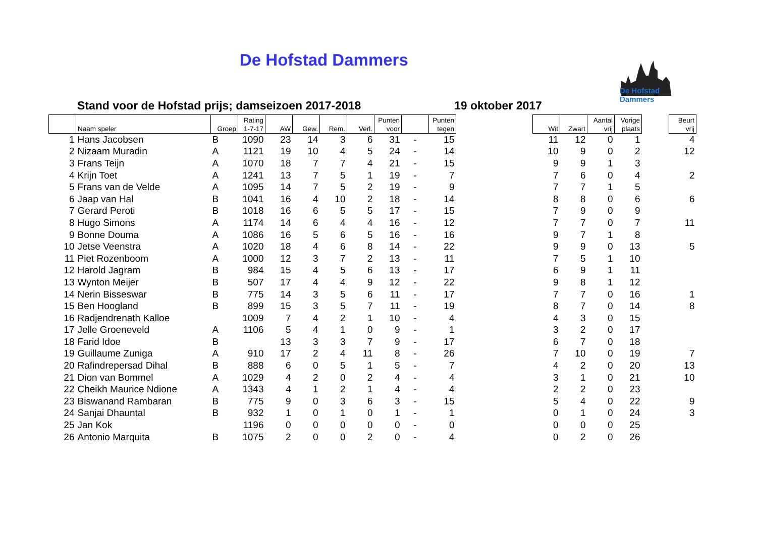De Hofstad Dammers
De Hofstad Dammers
Stand voor de Hofstad prijs; damseizoen 2017-2018
19 oktober 2017
| | Naam speler | Groep | Rating 1-7-17 | AW | Gew. | Rem. | Verl. | Punten voor | | Punten tegen | | Wit | Zwart | Aantal vrij | Vorige plaats | | Beurt vrij |
| --- | --- | --- | --- | --- | --- | --- | --- | --- | --- | --- | --- | --- | --- | --- | --- | --- | --- |
| 1 | Hans Jacobsen | B | 1090 | 23 | 14 | 3 | 6 | 31 | - | 15 | | 11 | 12 | 0 | 1 | | 4 |
| 2 | Nizaam Muradin | A | 1121 | 19 | 10 | 4 | 5 | 24 | - | 14 | | 10 | 9 | 0 | 2 | | 12 |
| 3 | Frans Teijn | A | 1070 | 18 | 7 | 7 | 4 | 21 | - | 15 | | 9 | 9 | 1 | 3 | | |
| 4 | Krijn Toet | A | 1241 | 13 | 7 | 5 | 1 | 19 | - | 7 | | 7 | 6 | 0 | 4 | | 2 |
| 5 | Frans van de Velde | A | 1095 | 14 | 7 | 5 | 2 | 19 | - | 9 | | 7 | 7 | 1 | 5 | | |
| 6 | Jaap van Hal | B | 1041 | 16 | 4 | 10 | 2 | 18 | - | 14 | | 8 | 8 | 0 | 6 | | 6 |
| 7 | Gerard Peroti | B | 1018 | 16 | 6 | 5 | 5 | 17 | - | 15 | | 7 | 9 | 0 | 9 | | |
| 8 | Hugo Simons | A | 1174 | 14 | 6 | 4 | 4 | 16 | - | 12 | | 7 | 7 | 0 | 7 | | 11 |
| 9 | Bonne Douma | A | 1086 | 16 | 5 | 6 | 5 | 16 | - | 16 | | 9 | 7 | 1 | 8 | | |
| 10 | Jetse Veenstra | A | 1020 | 18 | 4 | 6 | 8 | 14 | - | 22 | | 9 | 9 | 0 | 13 | | 5 |
| 11 | Piet Rozenboom | A | 1000 | 12 | 3 | 7 | 2 | 13 | - | 11 | | 7 | 5 | 1 | 10 | | |
| 12 | Harold Jagram | B | 984 | 15 | 4 | 5 | 6 | 13 | - | 17 | | 6 | 9 | 1 | 11 | | |
| 13 | Wynton Meijer | B | 507 | 17 | 4 | 4 | 9 | 12 | - | 22 | | 9 | 8 | 1 | 12 | | |
| 14 | Nerin Bisseswar | B | 775 | 14 | 3 | 5 | 6 | 11 | - | 17 | | 7 | 7 | 0 | 16 | | 1 |
| 15 | Ben Hoogland | B | 899 | 15 | 3 | 5 | 7 | 11 | - | 19 | | 8 | 7 | 0 | 14 | | 8 |
| 16 | Radjendrenath Kalloe | | 1009 | 7 | 4 | 2 | 1 | 10 | - | 4 | | 4 | 3 | 0 | 15 | | |
| 17 | Jelle Groeneveld | A | 1106 | 5 | 4 | 1 | 0 | 9 | - | 1 | | 3 | 2 | 0 | 17 | | |
| 18 | Farid Idoe | B | | 13 | 3 | 3 | 7 | 9 | - | 17 | | 6 | 7 | 0 | 18 | | |
| 19 | Guillaume Zuniga | A | 910 | 17 | 2 | 4 | 11 | 8 | - | 26 | | 7 | 10 | 0 | 19 | | 7 |
| 20 | Rafindrepersad Dihal | B | 888 | 6 | 0 | 5 | 1 | 5 | - | 7 | | 4 | 2 | 0 | 20 | | 13 |
| 21 | Dion van Bommel | A | 1029 | 4 | 2 | 0 | 2 | 4 | - | 4 | | 3 | 1 | 0 | 21 | | 10 |
| 22 | Cheikh Maurice Ndione | A | 1343 | 4 | 1 | 2 | 1 | 4 | - | 4 | | 2 | 2 | 0 | 23 | | |
| 23 | Biswanand Rambaran | B | 775 | 9 | 0 | 3 | 6 | 3 | - | 15 | | 5 | 4 | 0 | 22 | | 9 |
| 24 | Sanjai Dhauntal | B | 932 | 1 | 0 | 1 | 0 | 1 | - | 1 | | 0 | 1 | 0 | 24 | | 3 |
| 25 | Jan Kok | | 1196 | 0 | 0 | 0 | 0 | 0 | - | 0 | | 0 | 0 | 0 | 25 | | |
| 26 | Antonio Marquita | B | 1075 | 2 | 0 | 0 | 2 | 0 | - | 4 | | 0 | 2 | 0 | 26 | | |